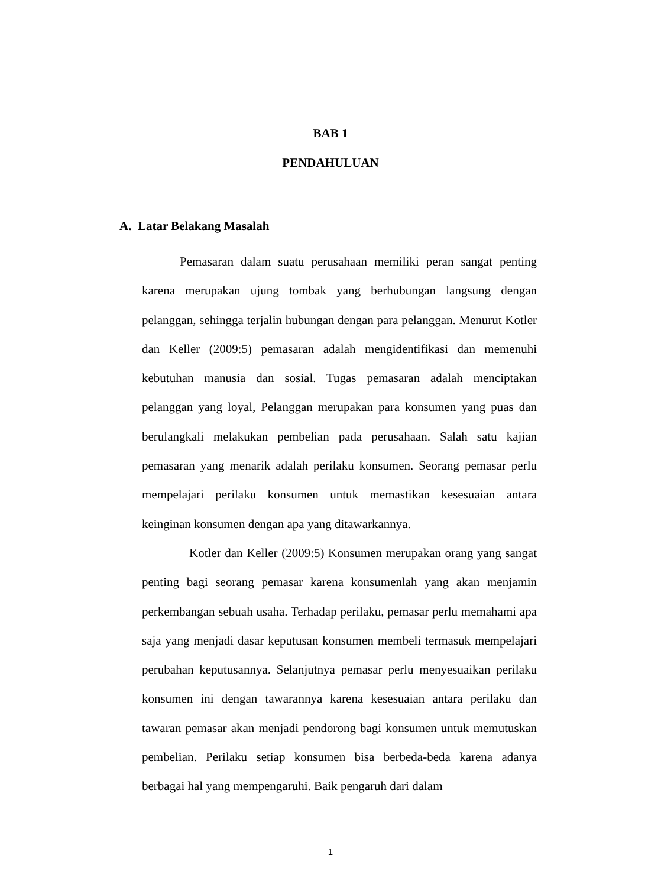BAB 1
PENDAHULUAN
A. Latar Belakang Masalah
Pemasaran dalam suatu perusahaan memiliki peran sangat penting karena merupakan ujung tombak yang berhubungan langsung dengan pelanggan, sehingga terjalin hubungan dengan para pelanggan. Menurut Kotler dan Keller (2009:5) pemasaran adalah mengidentifikasi dan memenuhi kebutuhan manusia dan sosial. Tugas pemasaran adalah menciptakan pelanggan yang loyal, Pelanggan merupakan para konsumen yang puas dan berulangkali melakukan pembelian pada perusahaan. Salah satu kajian pemasaran yang menarik adalah perilaku konsumen. Seorang pemasar perlu mempelajari perilaku konsumen untuk memastikan kesesuaian antara keinginan konsumen dengan apa yang ditawarkannya.
Kotler dan Keller (2009:5) Konsumen merupakan orang yang sangat penting bagi seorang pemasar karena konsumenlah yang akan menjamin perkembangan sebuah usaha. Terhadap perilaku, pemasar perlu memahami apa saja yang menjadi dasar keputusan konsumen membeli termasuk mempelajari perubahan keputusannya. Selanjutnya pemasar perlu menyesuaikan perilaku konsumen ini dengan tawarannya karena kesesuaian antara perilaku dan tawaran pemasar akan menjadi pendorong bagi konsumen untuk memutuskan pembelian. Perilaku setiap konsumen bisa berbeda-beda karena adanya berbagai hal yang mempengaruhi. Baik pengaruh dari dalam
1